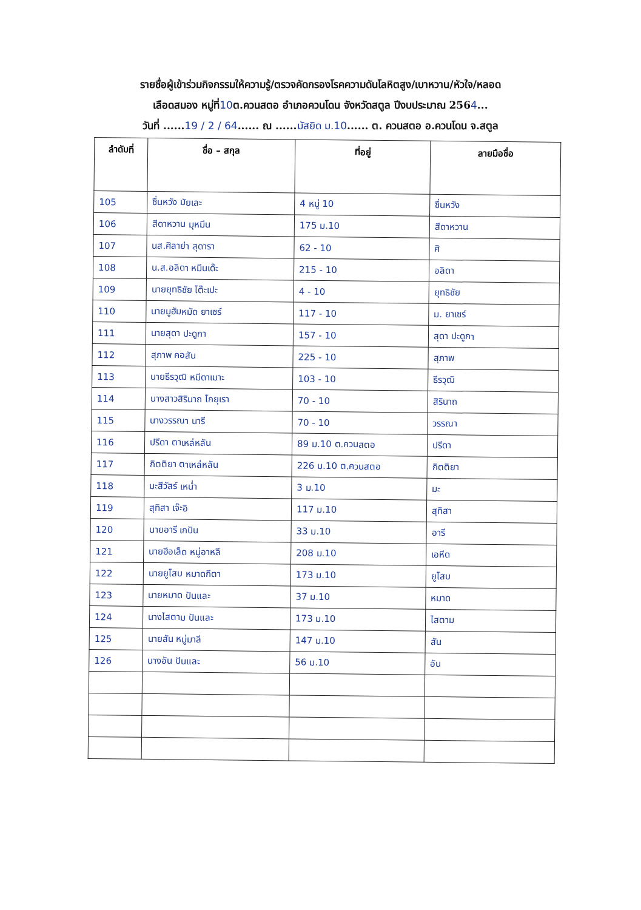รายชื่อผู้เข้าร่วมกิจกรรมให้ความรู้/ตรวจคัดกรองโรคความดันโลหิตสูง/เบาหวาน/หัวใจ/หลอด
เลือดสมอง หมู่ที่10ต.ควนสตอ อำเภอควนโดน จังหวัดสตูล ปีงบประมาณ 2564...
วันที่ ......19 / 2 / 64...... ณ ......มัสยิด ม.10...... ต. ควนสตอ อ.ควนโดน จ.สตูล
| ลำดับที่ | ชื่อ – สกุล | ที่อยู่ | ลายมือชื่อ |
| --- | --- | --- | --- |
| 105 | ชื่นหวัง มัยเละ | 4 หมู่ 10 | ชื่นหวัง |
| 106 | สีดาหวาน มุหมีน | 175 ม.10 | สีดาหวาน |
| 107 | นส.ศิลาย่า สุดารา | 62 - 10 | ศิ |
| 108 | น.ส.อลิดา หมีนเด๊ะ | 215 - 10 | อลิดา |
| 109 | นายยุทธิชัย โต๊ะเปะ | 4 - 10 | ยุทธิชัย |
| 110 | นายมูฮัมหมัด ยาเซร์ | 117 - 10 | ม. ยาเซร์ |
| 111 | นายสุดา ปะดูกา | 157 - 10 | สุดา ปะดูกา |
| 112 | สุภาพ คอสัน | 225 - 10 | สุภาพ |
| 113 | นายธีรวุฒิ หมีดาเมาะ | 103 - 10 | ธีรวุฒิ |
| 114 | นางสาวสิรินาถ โกยุเรา | 70 - 10 | สิรินาถ |
| 115 | นางวรรณา นารี | 70 - 10 | วรรณา |
| 116 | ปรีดา ตาเหล่หลัน | 89 ม.10 ต.ควนสตอ | ปรีดา |
| 117 | กิตติยา ตาเหล่หลัน | 226 ม.10 ต.ควนสตอ | กิตติยา |
| 118 | มะสีวัสร์ เหน่ำ | 3 ม.10 | มะ |
| 119 | สุทิสา เจ๊ะอิ | 117 ม.10 | สุทิสา |
| 120 | นายอารี เกปัน | 33 ม.10 | อารี |
| 121 | นายฮีอเล็ด หมู่อาหลี | 208 ม.10 | เอหีด |
| 122 | นายยูโสบ หมาดกีตา | 173 ม.10 | ยูโสบ |
| 123 | นายหมาด ปันและ | 37 ม.10 | หมาด |
| 124 | นางไสตาม ปันและ | 173 ม.10 | ไสตาม |
| 125 | นายสัน หมู่มาลี | 147 ม.10 | สัน |
| 126 | นางอัน ปันและ | 56 ม.10 | อัน |